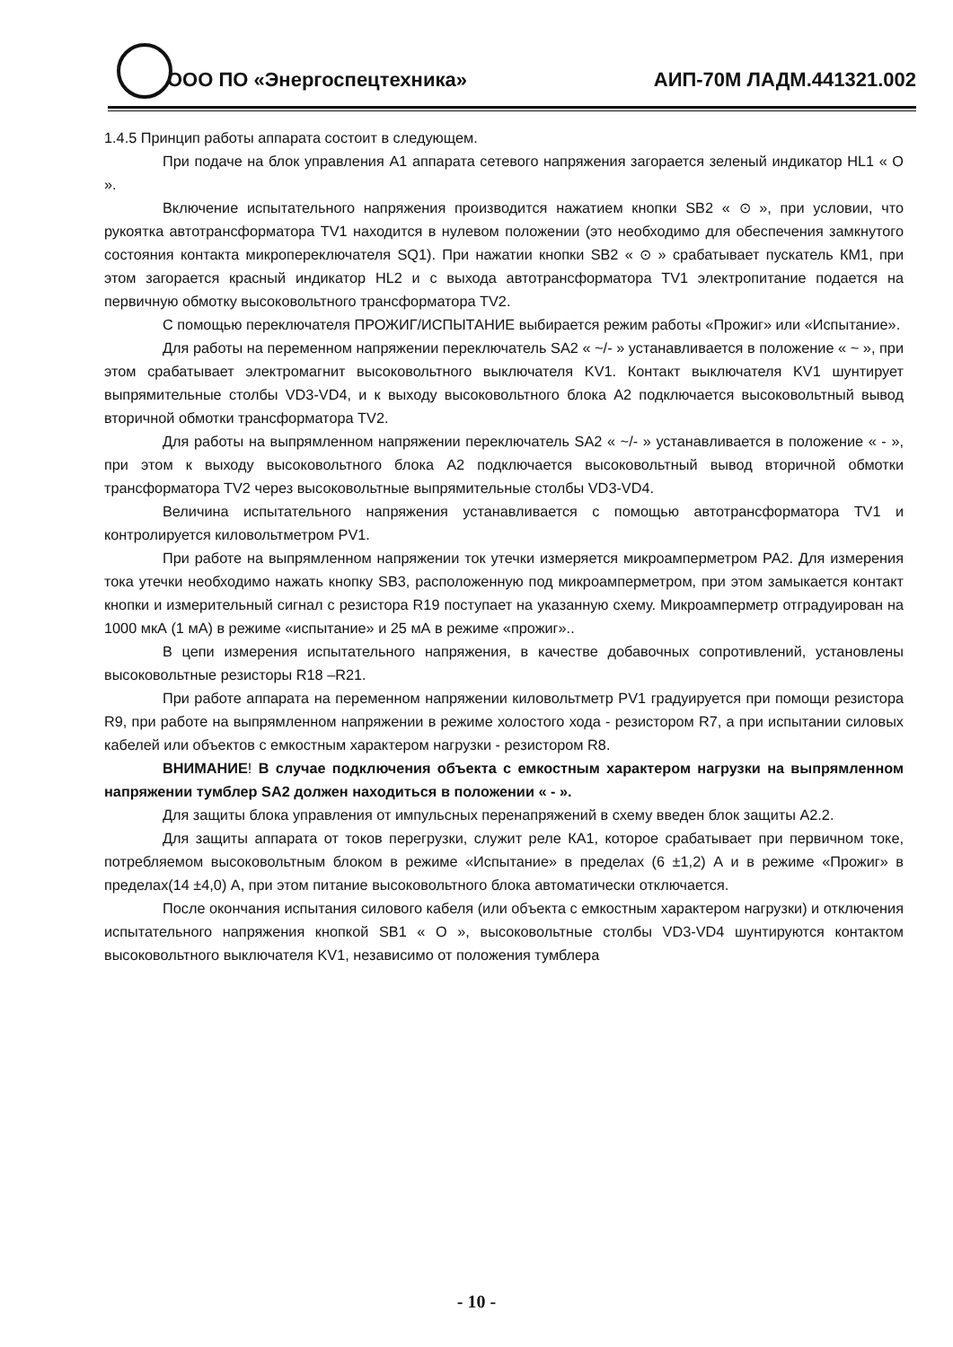ООО ПО «Энергоспецтехника» АИП-70М ЛАДМ.441321.002
1.4.5 Принцип работы аппарата состоит в следующем.
При подаче на блок управления А1 аппарата сетевого напряжения загорается зеленый индикатор HL1 « О ».
Включение испытательного напряжения производится нажатием кнопки SB2 « ⊙ », при условии, что рукоятка автотрансформатора TV1 находится в нулевом положении (это необходимо для обеспечения замкнутого состояния контакта микропереключателя SQ1). При нажатии кнопки SB2 « ⊙ » срабатывает пускатель КМ1, при этом загорается красный индикатор HL2 и с выхода автотрансформатора TV1 электропитание подается на первичную обмотку высоковольтного трансформатора TV2.
С помощью переключателя ПРОЖИГ/ИСПЫТАНИЕ выбирается режим работы «Прожиг» или «Испытание».
Для работы на переменном напряжении переключатель SA2 « ~/- » устанавливается в положение « ~ », при этом срабатывает электромагнит высоковольтного выключателя KV1. Контакт выключателя KV1 шунтирует выпрямительные столбы VD3-VD4, и к выходу высоковольтного блока А2 подключается высоковольтный вывод вторичной обмотки трансформатора TV2.
Для работы на выпрямленном напряжении переключатель SA2 « ~/- » устанавливается в положение « - », при этом к выходу высоковольтного блока А2 подключается высоковольтный вывод вторичной обмотки трансформатора TV2 через высоковольтные выпрямительные столбы VD3-VD4.
Величина испытательного напряжения устанавливается с помощью автотрансформатора TV1 и контролируется киловольтметром PV1.
При работе на выпрямленном напряжении ток утечки измеряется микроамперметром PA2. Для измерения тока утечки необходимо нажать кнопку SB3, расположенную под микроамперметром, при этом замыкается контакт кнопки и измерительный сигнал с резистора R19 поступает на указанную схему. Микроамперметр отградуирован на 1000 мкА (1 мА) в режиме «испытание» и 25 мА в режиме «прожиг»..
В цепи измерения испытательного напряжения, в качестве добавочных сопротивлений, установлены высоковольтные резисторы R18 –R21.
При работе аппарата на переменном напряжении киловольтметр PV1 градуируется при помощи резистора R9, при работе на выпрямленном напряжении в режиме холостого хода - резистором R7, а при испытании силовых кабелей или объектов с емкостным характером нагрузки - резистором R8.
ВНИМАНИЕ! В случае подключения объекта с емкостным характером нагрузки на выпрямленном напряжении тумблер SA2 должен находиться в положении « - ».
Для защиты блока управления от импульсных перенапряжений в схему введен блок защиты А2.2.
Для защиты аппарата от токов перегрузки, служит реле КА1, которое срабатывает при первичном токе, потребляемом высоковольтным блоком в режиме «Испытание» в пределах (6 ±1,2) А и в режиме «Прожиг» в пределах(14 ±4,0) А, при этом питание высоковольтного блока автоматически отключается.
После окончания испытания силового кабеля (или объекта с емкостным характером нагрузки) и отключения испытательного напряжения кнопкой SB1 « О », высоковольтные столбы VD3-VD4 шунтируются контактом высоковольтного выключателя KV1, независимо от положения тумблера
- 10 -